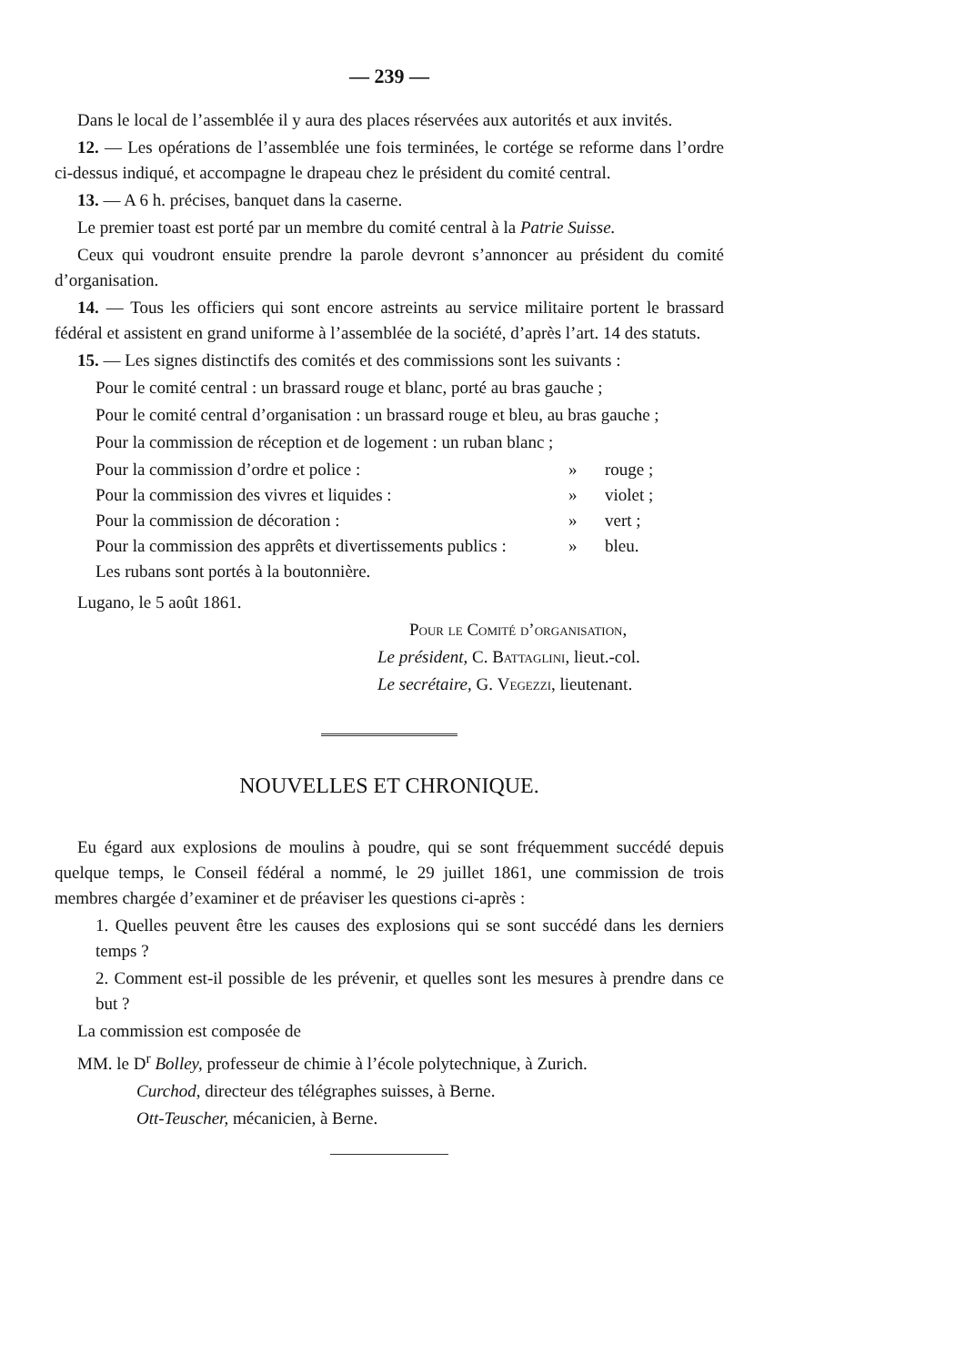— 239 —
Dans le local de l’assemblée il y aura des places réservées aux autorités et aux invités.
12. — Les opérations de l’assemblée une fois terminées, le cortége se reforme dans l’ordre ci-dessus indiqué, et accompagne le drapeau chez le président du comité central.
13. — A 6 h. précises, banquet dans la caserne.
Le premier toast est porté par un membre du comité central à la Patrie Suisse.
Ceux qui voudront ensuite prendre la parole devront s’annoncer au président du comité d’organisation.
14. — Tous les officiers qui sont encore astreints au service militaire portent le brassard fédéral et assistent en grand uniforme à l’assemblée de la société, d’après l’art. 14 des statuts.
15. — Les signes distinctifs des comités et des commissions sont les suivants :
Pour le comité central : un brassard rouge et blanc, porté au bras gauche ;
Pour le comité central d’organisation : un brassard rouge et bleu, au bras gauche ;
Pour la commission de réception et de logement : un ruban blanc ;
Pour la commission d’ordre et police : » rouge ;
Pour la commission des vivres et liquides : » violet ;
Pour la commission de décoration : » vert ;
Pour la commission des apprêts et divertissements publics : » bleu.
Les rubans sont portés à la boutonnière.
Lugano, le 5 août 1861.
Pour le Comité d’organisation,
Le président, C. Battaglini, lieut.-col.
Le secrétaire, G. Vegezzi, lieutenant.
NOUVELLES ET CHRONIQUE.
Eu égard aux explosions de moulins à poudre, qui se sont fréquemment succédé depuis quelque temps, le Conseil fédéral a nommé, le 29 juillet 1861, une commission de trois membres chargée d’examiner et de préaviser les questions ci-après :
1. Quelles peuvent être les causes des explosions qui se sont succédé dans les derniers temps ?
2. Comment est-il possible de les prévenir, et quelles sont les mesures à prendre dans ce but ?
La commission est composée de
MM. le D<sup>r</sup> Bolley, professeur de chimie à l’école polytechnique, à Zurich.
Curchod, directeur des télégraphes suisses, à Berne.
Ott-Teuscher, mécanicien, à Berne.